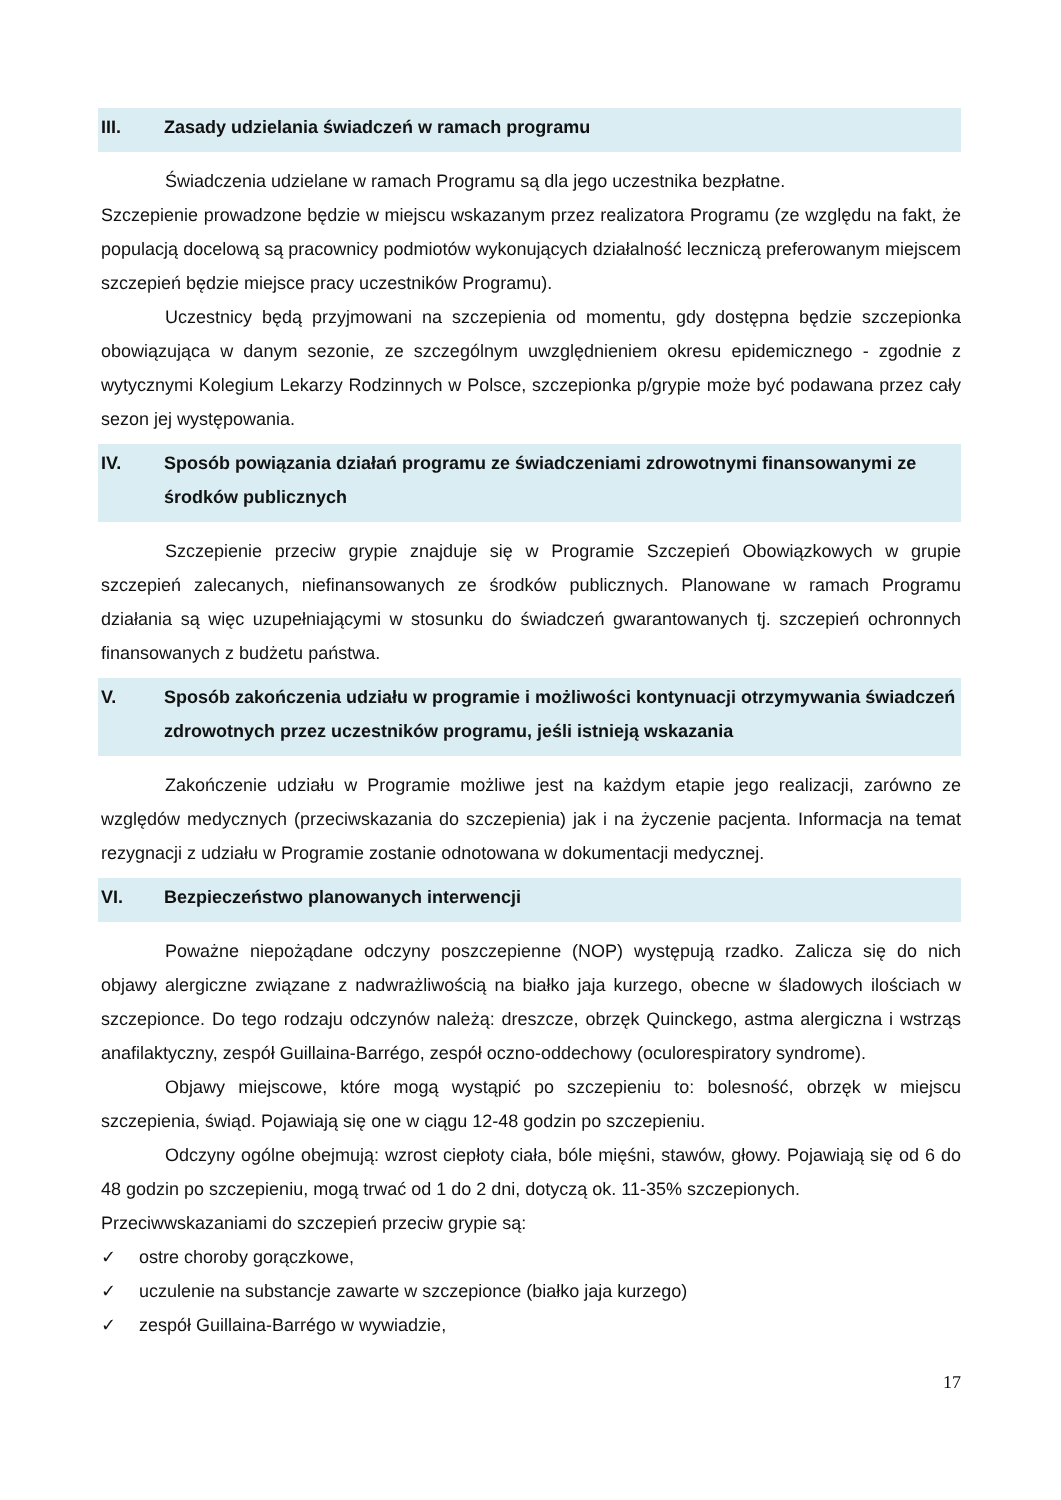III. Zasady udzielania świadczeń w ramach programu
Świadczenia udzielane w ramach Programu są dla jego uczestnika bezpłatne.
Szczepienie prowadzone będzie w miejscu wskazanym przez realizatora Programu (ze względu na fakt, że populacją docelową są pracownicy podmiotów wykonujących działalność leczniczą preferowanym miejscem szczepień będzie miejsce pracy uczestników Programu).
Uczestnicy będą przyjmowani na szczepienia od momentu, gdy dostępna będzie szczepionka obowiązująca w danym sezonie, ze szczególnym uwzględnieniem okresu epidemicznego - zgodnie z wytycznymi Kolegium Lekarzy Rodzinnych w Polsce, szczepionka p/grypie może być podawana przez cały sezon jej występowania.
IV. Sposób powiązania działań programu ze świadczeniami zdrowotnymi finansowanymi ze środków publicznych
Szczepienie przeciw grypie znajduje się w Programie Szczepień Obowiązkowych w grupie szczepień zalecanych, niefinansowanych ze środków publicznych. Planowane w ramach Programu działania są więc uzupełniającymi w stosunku do świadczeń gwarantowanych tj. szczepień ochronnych finansowanych z budżetu państwa.
V. Sposób zakończenia udziału w programie i możliwości kontynuacji otrzymywania świadczeń zdrowotnych przez uczestników programu, jeśli istnieją wskazania
Zakończenie udziału w Programie możliwe jest na każdym etapie jego realizacji, zarówno ze względów medycznych (przeciwskazania do szczepienia) jak i na życzenie pacjenta. Informacja na temat rezygnacji z udziału w Programie zostanie odnotowana w dokumentacji medycznej.
VI. Bezpieczeństwo planowanych interwencji
Poważne niepożądane odczyny poszczepienne (NOP) występują rzadko. Zalicza się do nich objawy alergiczne związane z nadwrażliwością na białko jaja kurzego, obecne w śladowych ilościach w szczepionce. Do tego rodzaju odczynów należą: dreszcze, obrzęk Quinckego, astma alergiczna i wstrząs anafilaktyczny, zespół Guillaina-Barrégo, zespół oczno-oddechowy (oculorespiratory syndrome).
Objawy miejscowe, które mogą wystąpić po szczepieniu to: bolesność, obrzęk w miejscu szczepienia, świąd. Pojawiają się one w ciągu 12-48 godzin po szczepieniu.
Odczyny ogólne obejmują: wzrost ciepłoty ciała, bóle mięśni, stawów, głowy. Pojawiają się od 6 do 48 godzin po szczepieniu, mogą trwać od 1 do 2 dni, dotyczą ok. 11-35% szczepionych.
Przeciwwskazaniami do szczepień przeciw grypie są:
✓ ostre choroby gorączkowe,
✓ uczulenie na substancje zawarte w szczepionce (białko jaja kurzego)
✓ zespół Guillaina-Barrégo w wywiadzie,
17